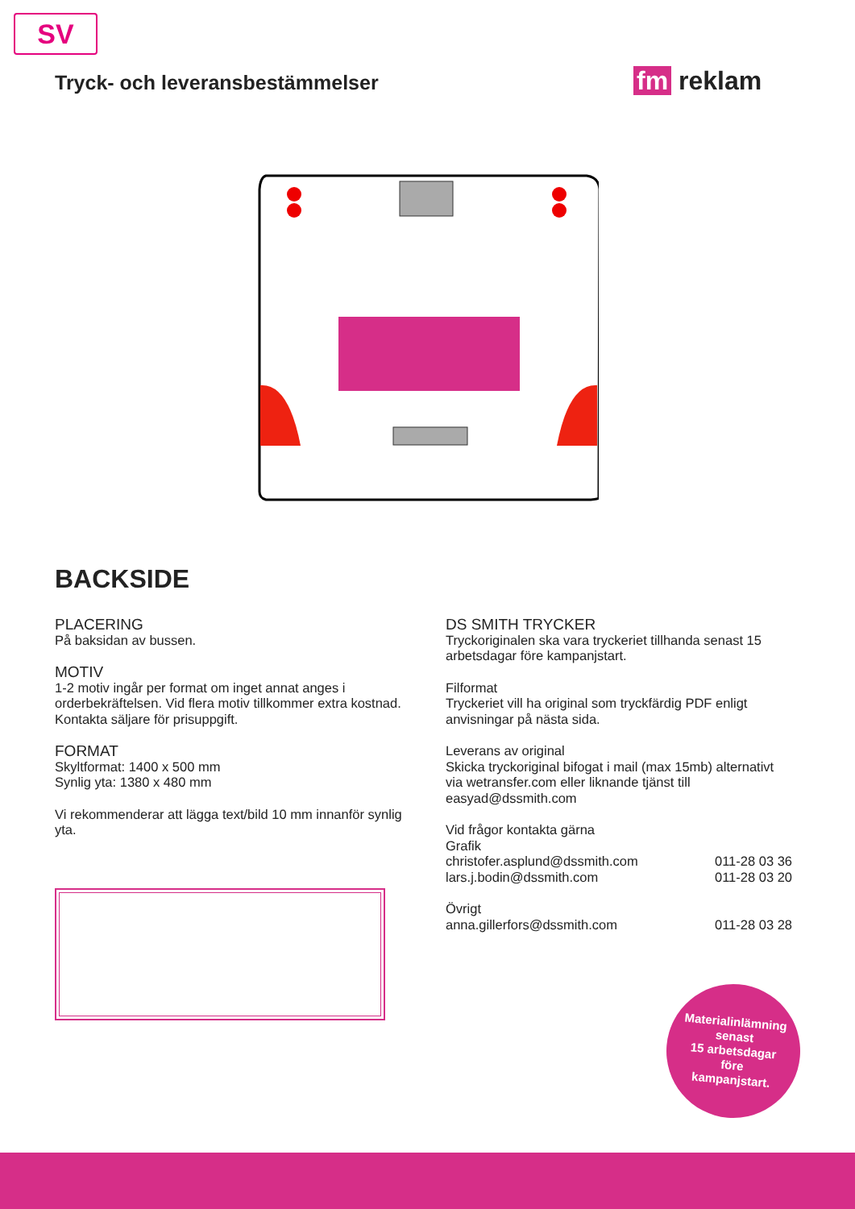SV
Tryck- och leveransbestämmelser
fm reklam
BACKSIDE
PLACERING
På baksidan av bussen.
MOTIV
1-2 motiv ingår per format om inget annat anges i orderbekräftelsen. Vid flera motiv tillkommer extra kostnad. Kontakta säljare för prisuppgift.
FORMAT
Skyltformat: 1400 x 500 mm
Synlig yta: 1380 x 480 mm
Vi rekommenderar att lägga text/bild 10 mm innanför synlig yta.
DS SMITH TRYCKER
Tryckoriginalen ska vara tryckeriet tillhanda senast 15 arbetsdagar före kampanjstart.
Filformat
Tryckeriet vill ha original som tryckfärdig PDF enligt anvisningar på nästa sida.
Leverans av original
Skicka tryckoriginal bifogat i mail (max 15mb) alternativt via wetransfer.com eller liknande tjänst till easyad@dssmith.com
Vid frågor kontakta gärna
Grafik
christofer.asplund@dssmith.com 011-28 03 36
lars.j.bodin@dssmith.com 011-28 03 20
Övrigt
anna.gillerfors@dssmith.com 011-28 03 28
Materialinlämning
senast
15 arbetsdagar
före
kampanjstart.